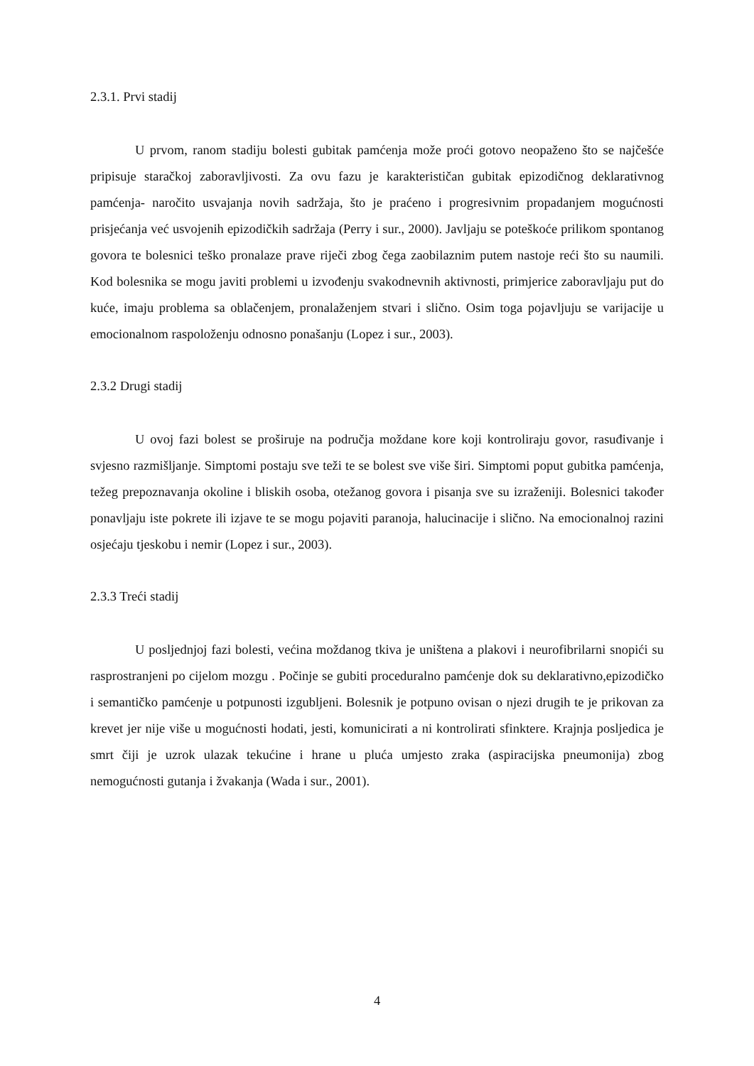2.3.1. Prvi stadij
U prvom, ranom stadiju bolesti gubitak pamćenja može proći gotovo neopaženo što se najčešće pripisuje staračkoj zaboravljivosti. Za ovu fazu je karakterističan gubitak epizodičnog deklarativnog pamćenja- naročito usvajanja novih sadržaja, što je praćeno i progresivnim propadanjem mogućnosti prisjećanja već usvojenih epizodičkih sadržaja (Perry i sur., 2000). Javljaju se poteškoće prilikom spontanog govora te bolesnici teško pronalaze prave riječi zbog čega zaobilaznim putem nastoje reći što su naumili. Kod bolesnika se mogu javiti problemi u izvođenju svakodnevnih aktivnosti, primjerice zaboravljaju put do kuće, imaju problema sa oblačenjem, pronalaženjem stvari i slično. Osim toga pojavljuju se varijacije u emocionalnom raspoloženju odnosno ponašanju (Lopez i sur., 2003).
2.3.2 Drugi stadij
U ovoj fazi bolest se proširuje na područja moždane kore koji kontroliraju govor, rasuđivanje i svjesno razmišljanje. Simptomi postaju sve teži te se bolest sve više širi. Simptomi poput gubitka pamćenja, težeg prepoznavanja okoline i bliskih osoba, otežanog govora i pisanja sve su izraženiji. Bolesnici također ponavljaju iste pokrete ili izjave te se mogu pojaviti paranoja, halucinacije i slično. Na emocionalnoj razini osjećaju tjeskobu i nemir (Lopez i sur., 2003).
2.3.3 Treći stadij
U posljednjoj fazi bolesti, većina moždanog tkiva je uništena a plakovi i neurofibrilarni snopići su rasprostranjeni po cijelom mozgu . Počinje se gubiti proceduralno pamćenje dok su deklarativno,epizodičko i semantičko pamćenje u potpunosti izgubljeni. Bolesnik je potpuno ovisan o njezi drugih te je prikovan za krevet jer nije više u mogućnosti hodati, jesti, komunicirati a ni kontrolirati sfinktere. Krajnja posljedica je smrt čiji je uzrok ulazak tekućine i hrane u pluća umjesto zraka (aspiracijska pneumonija) zbog nemogućnosti gutanja i žvakanja (Wada i sur., 2001).
4